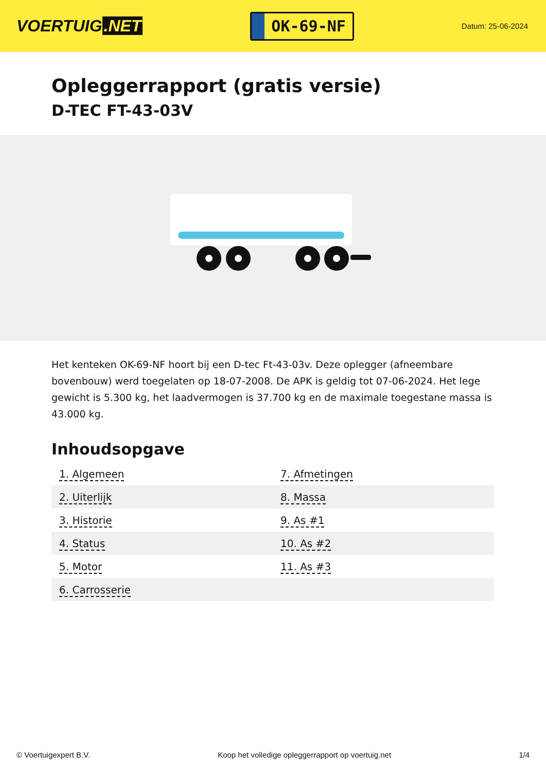VOERTUIG.NET
OK-69-NF
Datum: 25-06-2024
Opleggerrapport (gratis versie)
D-TEC FT-43-03V
Het kenteken OK-69-NF hoort bij een D-tec Ft-43-03v. Deze oplegger (afneembare bovenbouw) werd toegelaten op 18-07-2008. De APK is geldig tot 07-06-2024. Het lege gewicht is 5.300 kg, het laadvermogen is 37.700 kg en de maximale toegestane massa is 43.000 kg.
Inhoudsopgave
| 1. Algemeen | 7. Afmetingen |
| 2. Uiterlijk | 8. Massa |
| 3. Historie | 9. As #1 |
| 4. Status | 10. As #2 |
| 5. Motor | 11. As #3 |
| 6. Carrosserie | |
© Voertuigexpert B.V. Koop het volledige opleggerrapport op voertuig.net 1/4